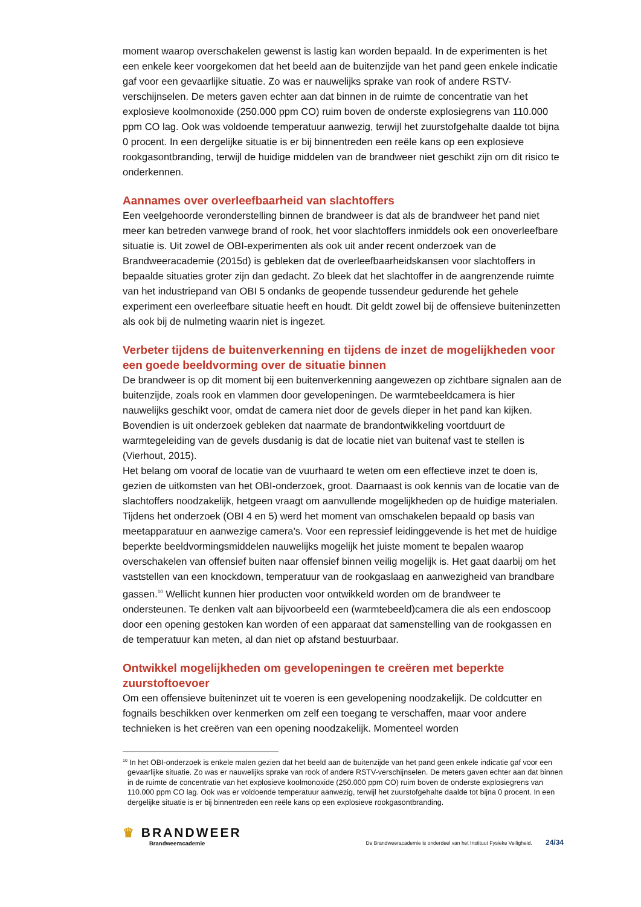moment waarop overschakelen gewenst is lastig kan worden bepaald. In de experimenten is het een enkele keer voorgekomen dat het beeld aan de buitenzijde van het pand geen enkele indicatie gaf voor een gevaarlijke situatie. Zo was er nauwelijks sprake van rook of andere RSTV-verschijnselen. De meters gaven echter aan dat binnen in de ruimte de concentratie van het explosieve koolmonoxide (250.000 ppm CO) ruim boven de onderste explosiegrens van 110.000 ppm CO lag. Ook was voldoende temperatuur aanwezig, terwijl het zuurstofgehalte daalde tot bijna 0 procent. In een dergelijke situatie is er bij binnentreden een reële kans op een explosieve rookgasontbranding, terwijl de huidige middelen van de brandweer niet geschikt zijn om dit risico te onderkennen.
Aannames over overleefbaarheid van slachtoffers
Een veelgehoorde veronderstelling binnen de brandweer is dat als de brandweer het pand niet meer kan betreden vanwege brand of rook, het voor slachtoffers inmiddels ook een onoverleefbare situatie is. Uit zowel de OBI-experimenten als ook uit ander recent onderzoek van de Brandweeracademie (2015d) is gebleken dat de overleefbaarheidskansen voor slachtoffers in bepaalde situaties groter zijn dan gedacht. Zo bleek dat het slachtoffer in de aangrenzende ruimte van het industriepand van OBI 5 ondanks de geopende tussendeur gedurende het gehele experiment een overleefbare situatie heeft en houdt. Dit geldt zowel bij de offensieve buiteninzetten als ook bij de nulmeting waarin niet is ingezet.
Verbeter tijdens de buitenverkenning en tijdens de inzet de mogelijkheden voor een goede beeldvorming over de situatie binnen
De brandweer is op dit moment bij een buitenverkenning aangewezen op zichtbare signalen aan de buitenzijde, zoals rook en vlammen door gevelopeningen. De warmtebeeldcamera is hier nauwelijks geschikt voor, omdat de camera niet door de gevels dieper in het pand kan kijken. Bovendien is uit onderzoek gebleken dat naarmate de brandontwikkeling voortduurt de warmtegeleiding van de gevels dusdanig is dat de locatie niet van buitenaf vast te stellen is (Vierhout, 2015).
Het belang om vooraf de locatie van de vuurhaard te weten om een effectieve inzet te doen is, gezien de uitkomsten van het OBI-onderzoek, groot. Daarnaast is ook kennis van de locatie van de slachtoffers noodzakelijk, hetgeen vraagt om aanvullende mogelijkheden op de huidige materialen. Tijdens het onderzoek (OBI 4 en 5) werd het moment van omschakelen bepaald op basis van meetapparatuur en aanwezige camera’s. Voor een repressief leidinggevende is het met de huidige beperkte beeldvormingsmiddelen nauwelijks mogelijk het juiste moment te bepalen waarop overschakelen van offensief buiten naar offensief binnen veilig mogelijk is. Het gaat daarbij om het vaststellen van een knockdown, temperatuur van de rookgaslaag en aanwezigheid van brandbare gassen.<sup>10</sup> Wellicht kunnen hier producten voor ontwikkeld worden om de brandweer te ondersteunen. Te denken valt aan bijvoorbeeld een (warmtebeeld)camera die als een endoscoop door een opening gestoken kan worden of een apparaat dat samenstelling van de rookgassen en de temperatuur kan meten, al dan niet op afstand bestuurbaar.
Ontwikkel mogelijkheden om gevelopeningen te creëren met beperkte zuurstoftoevoer
Om een offensieve buiteninzet uit te voeren is een gevelopening noodzakelijk. De coldcutter en fognails beschikken over kenmerken om zelf een toegang te verschaffen, maar voor andere technieken is het creëren van een opening noodzakelijk. Momenteel worden
<sup>10</sup> In het OBI-onderzoek is enkele malen gezien dat het beeld aan de buitenzijde van het pand geen enkele indicatie gaf voor een gevaarlijke situatie. Zo was er nauwelijks sprake van rook of andere RSTV-verschijnselen. De meters gaven echter aan dat binnen in de ruimte de concentratie van het explosieve koolmonoxide (250.000 ppm CO) ruim boven de onderste explosiegrens van 110.000 ppm CO lag. Ook was er voldoende temperatuur aanwezig, terwijl het zuurstofgehalte daalde tot bijna 0 procent. In een dergelijke situatie is er bij binnentreden een reële kans op een explosieve rookgasontbranding.
♛ BRANDWEER
Brandweeracademie
De Brandweeracademie is onderdeel van het Instituut Fysieke Veiligheid. 24/34